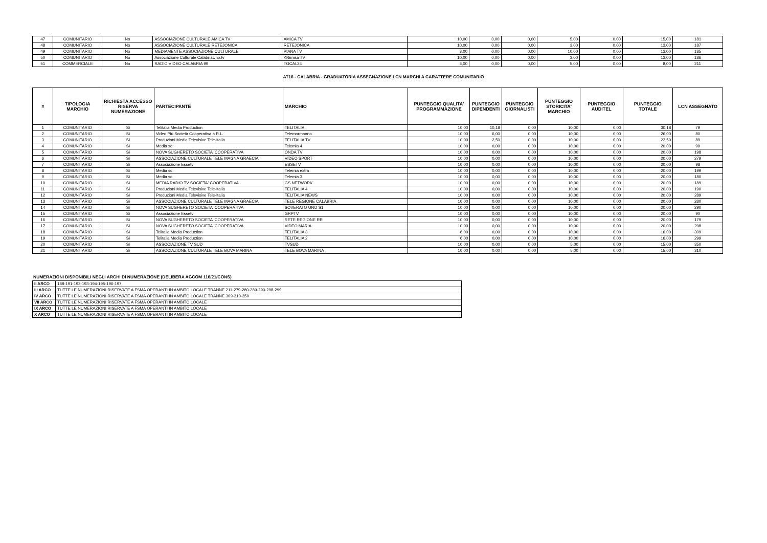| 47 | COMUNITARIO | No | ASSOCIAZIONE CULTURALE AMICA TV | AMICA TV | 10,00 | 0,00 | 0,00 | 5,00 | 0,00 | 15,00 | 181 |
| 48 | COMUNITARIO | No | ASSOCIAZIONE CULTURALE RETEJONICA | RETEJONICA | 10,00 | 0,00 | 0,00 | 3,00 | 0,00 | 13,00 | 187 |
| 49 | COMUNITARIO | No | MEDIAMENTE ASSOCIAZIONE CULTURALE | PIANA TV | 3,00 | 0,00 | 0,00 | 10,00 | 0,00 | 13,00 | 185 |
| 50 | COMUNITARIO | No | Associazione Culturale CalabriaUno.tv | KRimisa TV | 10,00 | 0,00 | 0,00 | 3,00 | 0,00 | 13,00 | 186 |
| 51 | COMMERCIALE | No | RADIO VIDEO CALABRIA 99 | TGCAL24 | 3,00 | 0,00 | 0,00 | 5,00 | 0,00 | 8,00 | 211 |
AT16 - CALABRIA - GRADUATORIA ASSEGNAZIONE LCN MARCHI A CARATTERE COMUNITARIO
| # | TIPOLOGIA MARCHIO | RICHIESTA ACCESSO RISERVA NUMERAZIONE | PARTECIPANTE | MARCHIO | PUNTEGGIO QUALITA' PROGRAMMAZIONE | PUNTEGGIO DIPENDENTI | PUNTEGGIO GIORNALISTI | PUNTEGGIO STORICITA' MARCHIO | PUNTEGGIO AUDITEL | PUNTEGGIO TOTALE | LCN ASSEGNATO |
| --- | --- | --- | --- | --- | --- | --- | --- | --- | --- | --- | --- |
| 1 | COMUNITARIO | Sì | Telitalia Media Production | TELITALIA | 10,00 | 10,18 | 0,00 | 10,00 | 0,00 | 30,18 | 79 |
| 2 | COMUNITARIO | Sì | Video Più Società Cooperativa a R.L. | Telemormanno | 10,00 | 6,00 | 0,00 | 10,00 | 0,00 | 26,00 | 80 |
| 3 | COMUNITARIO | Sì | Produzioni Media Televisive Tele-Italia | TELITALIA TV | 10,00 | 2,50 | 0,00 | 10,00 | 0,00 | 22,50 | 89 |
| 4 | COMUNITARIO | Sì | Media sc | Telemia 4 | 10,00 | 0,00 | 0,00 | 10,00 | 0,00 | 20,00 | 99 |
| 5 | COMUNITARIO | Sì | NOVA SUGHERETO SOCIETA' COOPERATIVA | ONDA TV | 10,00 | 0,00 | 0,00 | 10,00 | 0,00 | 20,00 | 198 |
| 6 | COMUNITARIO | Sì | ASSOCIAZIONE CULTURALE TELE MAGNA GRAECIA | VIDEO SPORT | 10,00 | 0,00 | 0,00 | 10,00 | 0,00 | 20,00 | 279 |
| 7 | COMUNITARIO | Sì | Associazione Essetv | ESSETV | 10,00 | 0,00 | 0,00 | 10,00 | 0,00 | 20,00 | 98 |
| 8 | COMUNITARIO | Sì | Media sc | Telemia extra | 10,00 | 0,00 | 0,00 | 10,00 | 0,00 | 20,00 | 199 |
| 9 | COMUNITARIO | Sì | Media sc | Telemia 3 | 10,00 | 0,00 | 0,00 | 10,00 | 0,00 | 20,00 | 180 |
| 10 | COMUNITARIO | Sì | MEDIA RADIO TV SOCIETA' COOPERATIVA | GS NETWORK | 10,00 | 0,00 | 0,00 | 10,00 | 0,00 | 20,00 | 189 |
| 11 | COMUNITARIO | Sì | Produzioni Media Televisive Tele-Italia | TELITALIA 4 | 10,00 | 0,00 | 0,00 | 10,00 | 0,00 | 20,00 | 190 |
| 12 | COMUNITARIO | Sì | Produzioni Media Televisive Tele-Italia | TELITALIA NEWS | 10,00 | 0,00 | 0,00 | 10,00 | 0,00 | 20,00 | 289 |
| 13 | COMUNITARIO | Sì | ASSOCIAZIONE CULTURALE TELE MAGNA GRAECIA | TELE REGIONE CALABRIA | 10,00 | 0,00 | 0,00 | 10,00 | 0,00 | 20,00 | 280 |
| 14 | COMUNITARIO | Sì | NOVA SUGHERETO SOCIETA' COOPERATIVA | SOVERATO UNO S1 | 10,00 | 0,00 | 0,00 | 10,00 | 0,00 | 20,00 | 290 |
| 15 | COMUNITARIO | Sì | Associazione Essetv | GRPTV | 10,00 | 0,00 | 0,00 | 10,00 | 0,00 | 20,00 | 90 |
| 16 | COMUNITARIO | Sì | NOVA SUGHERETO SOCIETA' COOPERATIVA | RETE REGIONE RR | 10,00 | 0,00 | 0,00 | 10,00 | 0,00 | 20,00 | 179 |
| 17 | COMUNITARIO | Sì | NOVA SUGHERETO SOCIETA' COOPERATIVA | VIDEO MARIA | 10,00 | 0,00 | 0,00 | 10,00 | 0,00 | 20,00 | 298 |
| 18 | COMUNITARIO | Sì | Telitalia Media Production | TELITALIA 3 | 6,00 | 0,00 | 0,00 | 10,00 | 0,00 | 16,00 | 309 |
| 19 | COMUNITARIO | Sì | Telitalia Media Production | TELITALIA 2 | 6,00 | 0,00 | 0,00 | 10,00 | 0,00 | 16,00 | 299 |
| 20 | COMUNITARIO | Sì | ASSOCIAZIONE TV SUD | TVSUD | 10,00 | 0,00 | 0,00 | 5,00 | 0,00 | 15,00 | 350 |
| 21 | COMUNITARIO | Sì | ASSOCIAZIONE CULTURALE TELE BOVA MARINA | TELE BOVA MARINA | 10,00 | 0,00 | 0,00 | 5,00 | 0,00 | 15,00 | 310 |
NUMERAZIONI DISPONIBILI NEGLI ARCHI DI NUMERAZIONE (DELIBERA AGCOM 116/21/CONS)
| II ARCO | 188-191-192-193-194-195-196-197 |
| III ARCO | TUTTE LE NUMERAZIONI RISERVATE A FSMA OPERANTI IN AMBITO LOCALE TRANNE 211-279-280-289-290-298-299 |
| IV ARCO | TUTTE LE NUMERAZIONI RISERVATE A FSMA OPERANTI IN AMBITO LOCALE TRANNE 309-310-350 |
| VII ARCO | TUTTE LE NUMERAZIONI RISERVATE A FSMA OPERANTI IN AMBITO LOCALE |
| IX ARCO | TUTTE LE NUMERAZIONI RISERVATE A FSMA OPERANTI IN AMBITO LOCALE |
| X ARCO | TUTTE LE NUMERAZIONI RISERVATE A FSMA OPERANTI IN AMBITO LOCALE |